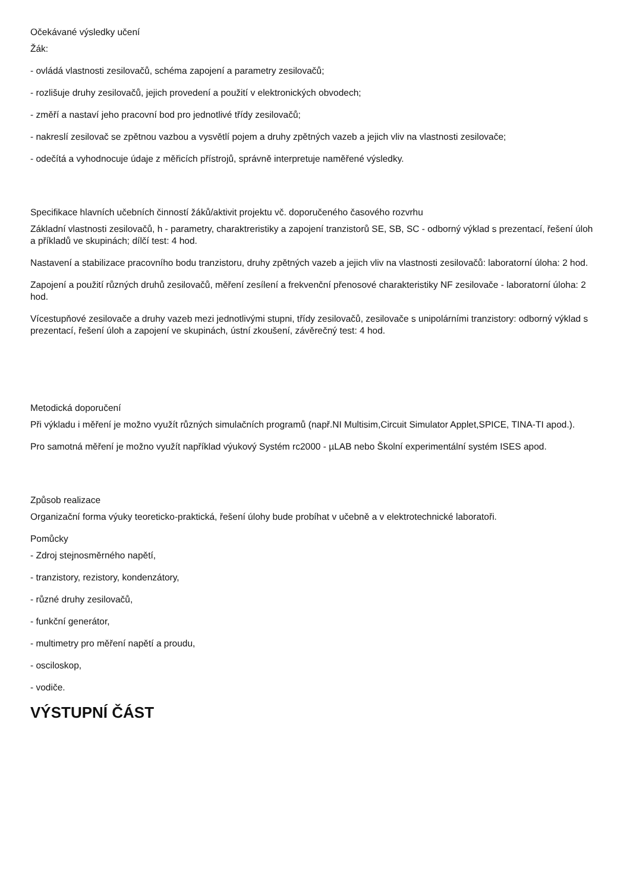Očekávané výsledky učení
Žák:
- ovládá vlastnosti zesilovačů, schéma zapojení a parametry zesilovačů;
- rozlišuje druhy zesilovačů, jejich provedení a použití v elektronických obvodech;
- změří a nastaví jeho pracovní bod pro jednotlivé třídy zesilovačů;
- nakreslí zesilovač se zpětnou vazbou a vysvětlí pojem a druhy zpětných vazeb a jejich vliv na vlastnosti zesilovače;
- odečítá a vyhodnocuje údaje z měřicích přístrojů, správně interpretuje naměřené výsledky.
Specifikace hlavních učebních činností žáků/aktivit projektu vč. doporučeného časového rozvrhu
Základní vlastnosti zesilovačů, h - parametry, charaktreristiky a zapojení tranzistorů SE, SB, SC - odborný výklad s prezentací, řešení úloh a příkladů ve skupinách; dílčí test: 4 hod.
Nastavení a stabilizace pracovního bodu tranzistoru, druhy zpětných vazeb a jejich vliv na vlastnosti zesilovačů: laboratorní úloha: 2 hod.
Zapojení a použití různých druhů zesilovačů, měření zesílení a frekvenční přenosové charakteristiky NF zesilovače - laboratorní úloha: 2 hod.
Vícestupňové zesilovače a druhy vazeb mezi jednotlivými stupni, třídy zesilovačů, zesilovače s unipolárními tranzistory: odborný výklad s prezentací, řešení úloh a zapojení ve skupinách, ústní zkoušení, závěrečný test: 4 hod.
Metodická doporučení
Při výkladu i měření je možno využít různých simulačních programů (např.NI Multisim,Circuit Simulator Applet,SPICE, TINA-TI apod.).
Pro samotná měření je možno využít například výukový Systém rc2000 - µLAB nebo Školní experimentální systém ISES apod.
Způsob realizace
Organizační forma výuky teoreticko-praktická, řešení úlohy bude probíhat v učebně a v elektrotechnické laboratoři.
Pomůcky
- Zdroj stejnosměrného napětí,
- tranzistory, rezistory, kondenzátory,
- různé druhy zesilovačů,
- funkční generátor,
- multimetry pro měření napětí a proudu,
- osciloskop,
- vodiče.
VÝSTUPNÍ ČÁST